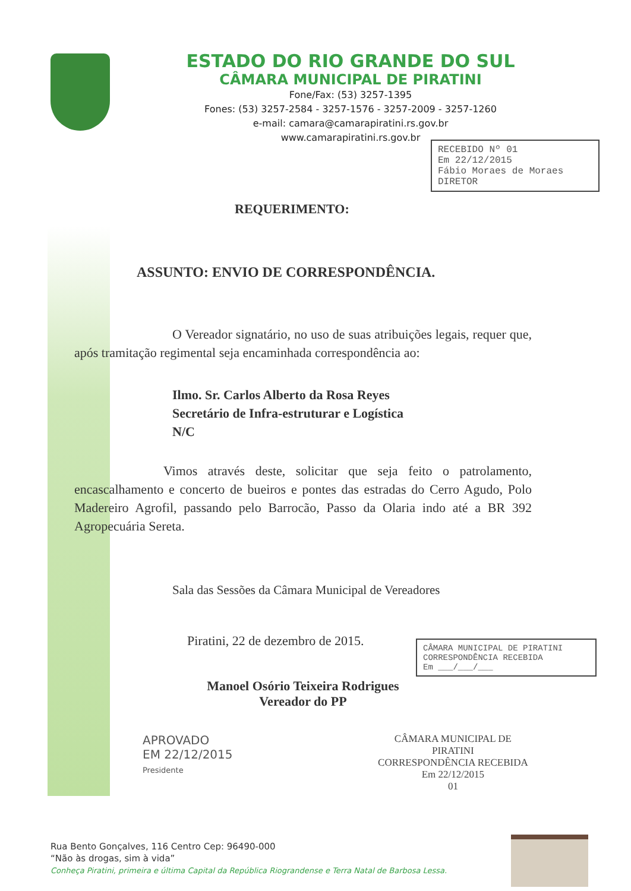ESTADO DO RIO GRANDE DO SUL
CÂMARA MUNICIPAL DE PIRATINI
Fone/Fax: (53) 3257-1395
Fones: (53) 3257-2584 - 3257-1576 - 3257-2009 - 3257-1260
e-mail: camara@camarapiratini.rs.gov.br
www.camarapiratini.rs.gov.br
RECEBIDO Nº 01
Em 22/12/2015
Fábio Moraes de Moraes
DIRETOR
REQUERIMENTO:
ASSUNTO: ENVIO DE CORRESPONDÊNCIA.
O Vereador signatário, no uso de suas atribuições legais, requer que, após tramitação regimental seja encaminhada correspondência ao:
Ilmo. Sr. Carlos Alberto da Rosa Reyes
Secretário de Infra-estruturar e Logística
N/C
Vimos através deste, solicitar que seja feito o patrolamento, encascalhamento e concerto de bueiros e pontes das estradas do Cerro Agudo, Polo Madereiro Agrofil, passando pelo Barrocão, Passo da Olaria indo até a BR 392 Agropecuária Sereta.
Sala das Sessões da Câmara Municipal de Vereadores
Piratini, 22 de dezembro de 2015.
Manoel Osório Teixeira Rodrigues
Vereador do PP
APROVADO
EM 22/12/2015
Presidente
CÂMARA MUNICIPAL DE PIRATINI
CORRESPONDÊNCIA RECEBIDA
Em 22/12/2015
01
CÂMARA MUNICIPAL DE PIRATINI
CORRESPONDÊNCIA RECEBIDA
Em ___/___/___
Rua Bento Gonçalves, 116 Centro Cep: 96490-000
“Não às drogas, sim à vida”
Conheça Piratini, primeira e última Capital da República Riograndense e Terra Natal de Barbosa Lessa.